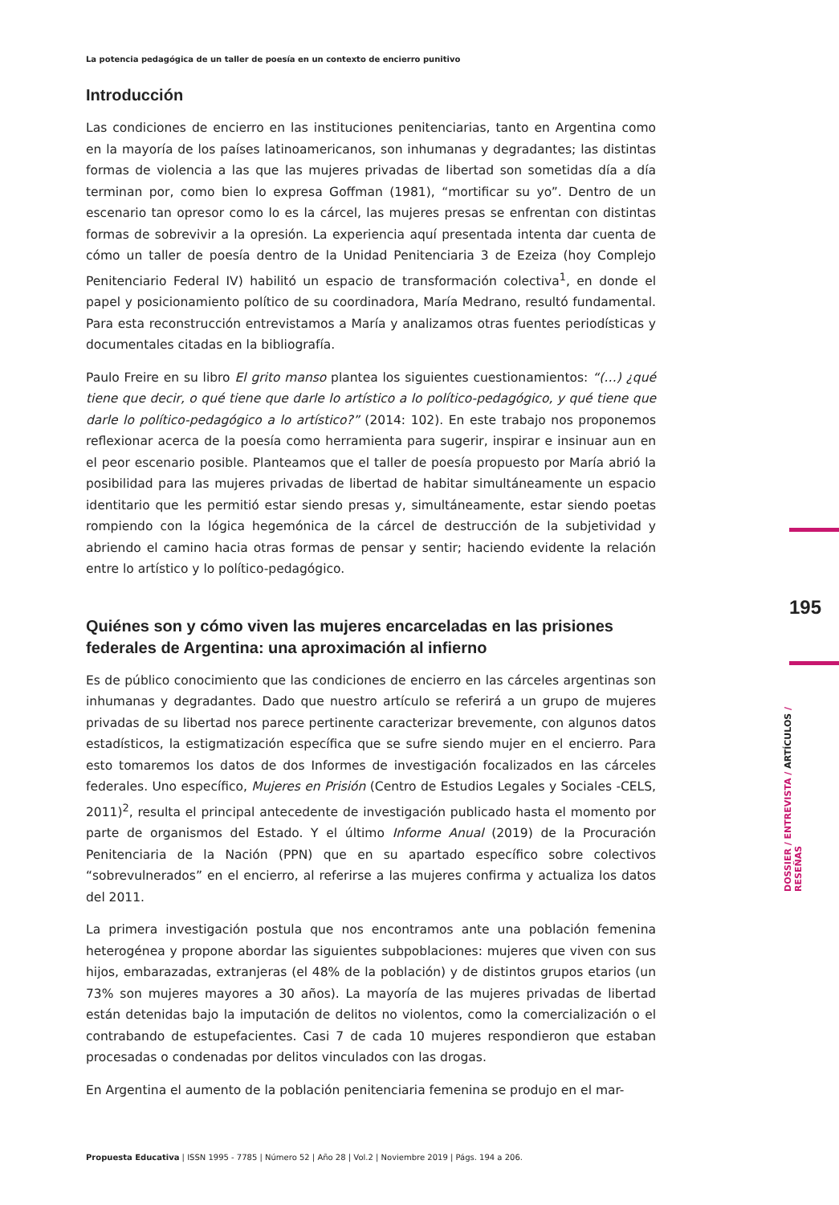La potencia pedagógica de un taller de poesía en un contexto de encierro punitivo
Introducción
Las condiciones de encierro en las instituciones penitenciarias, tanto en Argentina como en la mayoría de los países latinoamericanos, son inhumanas y degradantes; las distintas formas de violencia a las que las mujeres privadas de libertad son sometidas día a día terminan por, como bien lo expresa Goffman (1981), “mortificar su yo”. Dentro de un escenario tan opresor como lo es la cárcel, las mujeres presas se enfrentan con distintas formas de sobrevivir a la opresión. La experiencia aquí presentada intenta dar cuenta de cómo un taller de poesía dentro de la Unidad Penitenciaria 3 de Ezeiza (hoy Complejo Penitenciario Federal IV) habilitó un espacio de transformación colectiva<sup>1</sup>, en donde el papel y posicionamiento político de su coordinadora, María Medrano, resultó fundamental. Para esta reconstrucción entrevistamos a María y analizamos otras fuentes periodísticas y documentales citadas en la bibliografía.
Paulo Freire en su libro El grito manso plantea los siguientes cuestionamientos: “(…) ¿qué tiene que decir, o qué tiene que darle lo artístico a lo político-pedagógico, y qué tiene que darle lo político-pedagógico a lo artístico?” (2014: 102). En este trabajo nos proponemos reflexionar acerca de la poesía como herramienta para sugerir, inspirar e insinuar aun en el peor escenario posible. Planteamos que el taller de poesía propuesto por María abrió la posibilidad para las mujeres privadas de libertad de habitar simultáneamente un espacio identitario que les permitió estar siendo presas y, simultáneamente, estar siendo poetas rompiendo con la lógica hegemónica de la cárcel de destrucción de la subjetividad y abriendo el camino hacia otras formas de pensar y sentir; haciendo evidente la relación entre lo artístico y lo político-pedagógico.
Quiénes son y cómo viven las mujeres encarceladas en las prisiones federales de Argentina: una aproximación al infierno
Es de público conocimiento que las condiciones de encierro en las cárceles argentinas son inhumanas y degradantes. Dado que nuestro artículo se referirá a un grupo de mujeres privadas de su libertad nos parece pertinente caracterizar brevemente, con algunos datos estadísticos, la estigmatización específica que se sufre siendo mujer en el encierro. Para esto tomaremos los datos de dos Informes de investigación focalizados en las cárceles federales. Uno específico, Mujeres en Prisión (Centro de Estudios Legales y Sociales -CELS, 2011)<sup>2</sup>, resulta el principal antecedente de investigación publicado hasta el momento por parte de organismos del Estado. Y el último Informe Anual (2019) de la Procuración Penitenciaria de la Nación (PPN) que en su apartado específico sobre colectivos “sobrevulnerados” en el encierro, al referirse a las mujeres confirma y actualiza los datos del 2011.
La primera investigación postula que nos encontramos ante una población femenina heterogénea y propone abordar las siguientes subpoblaciones: mujeres que viven con sus hijos, embarazadas, extranjeras (el 48% de la población) y de distintos grupos etarios (un 73% son mujeres mayores a 30 años). La mayoría de las mujeres privadas de libertad están detenidas bajo la imputación de delitos no violentos, como la comercialización o el contrabando de estupefacientes. Casi 7 de cada 10 mujeres respondieron que estaban procesadas o condenadas por delitos vinculados con las drogas.
En Argentina el aumento de la población penitenciaria femenina se produjo en el mar-
195
DOSSIER / ENTREVISTA / ARTÍCULOS / RESEÑAS
Propuesta Educativa | ISSN 1995 - 7785 | Número 52 | Año 28 | Vol.2 | Noviembre 2019 | Págs. 194 a 206.